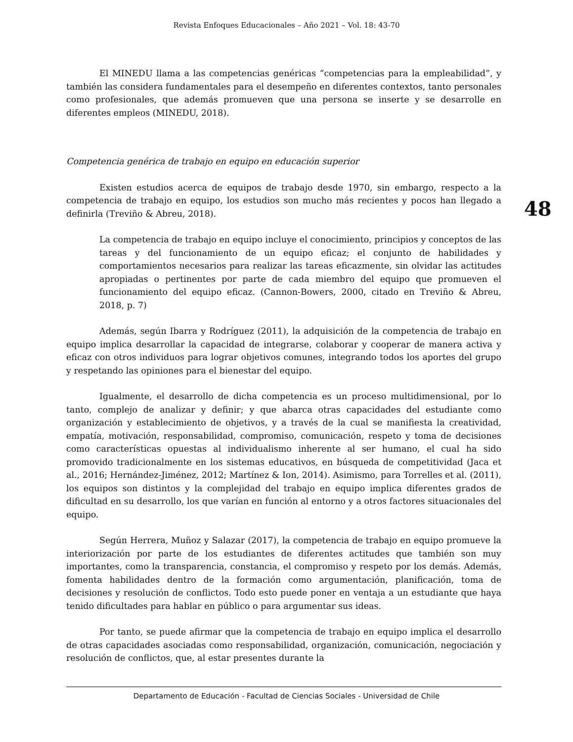Revista Enfoques Educacionales – Año 2021 – Vol. 18: 43-70
48
El MINEDU llama a las competencias genéricas “competencias para la empleabilidad”, y también las considera fundamentales para el desempeño en diferentes contextos, tanto personales como profesionales, que además promueven que una persona se inserte y se desarrolle en diferentes empleos (MINEDU, 2018).
Competencia genérica de trabajo en equipo en educación superior
Existen estudios acerca de equipos de trabajo desde 1970, sin embargo, respecto a la competencia de trabajo en equipo, los estudios son mucho más recientes y pocos han llegado a definirla (Treviño & Abreu, 2018).
La competencia de trabajo en equipo incluye el conocimiento, principios y conceptos de las tareas y del funcionamiento de un equipo eficaz; el conjunto de habilidades y comportamientos necesarios para realizar las tareas eficazmente, sin olvidar las actitudes apropiadas o pertinentes por parte de cada miembro del equipo que promueven el funcionamiento del equipo eficaz. (Cannon-Bowers, 2000, citado en Treviño & Abreu, 2018, p. 7)
Además, según Ibarra y Rodríguez (2011), la adquisición de la competencia de trabajo en equipo implica desarrollar la capacidad de integrarse, colaborar y cooperar de manera activa y eficaz con otros individuos para lograr objetivos comunes, integrando todos los aportes del grupo y respetando las opiniones para el bienestar del equipo.
Igualmente, el desarrollo de dicha competencia es un proceso multidimensional, por lo tanto, complejo de analizar y definir; y que abarca otras capacidades del estudiante como organización y establecimiento de objetivos, y a través de la cual se manifiesta la creatividad, empatía, motivación, responsabilidad, compromiso, comunicación, respeto y toma de decisiones como características opuestas al individualismo inherente al ser humano, el cual ha sido promovido tradicionalmente en los sistemas educativos, en búsqueda de competitividad (Jaca et al., 2016; Hernández-Jiménez, 2012; Martínez & Ion, 2014). Asimismo, para Torrelles et al. (2011), los equipos son distintos y la complejidad del trabajo en equipo implica diferentes grados de dificultad en su desarrollo, los que varían en función al entorno y a otros factores situacionales del equipo.
Según Herrera, Muñoz y Salazar (2017), la competencia de trabajo en equipo promueve la interiorización por parte de los estudiantes de diferentes actitudes que también son muy importantes, como la transparencia, constancia, el compromiso y respeto por los demás. Además, fomenta habilidades dentro de la formación como argumentación, planificación, toma de decisiones y resolución de conflictos. Todo esto puede poner en ventaja a un estudiante que haya tenido dificultades para hablar en público o para argumentar sus ideas.
Por tanto, se puede afirmar que la competencia de trabajo en equipo implica el desarrollo de otras capacidades asociadas como responsabilidad, organización, comunicación, negociación y resolución de conflictos, que, al estar presentes durante la
Departamento de Educación - Facultad de Ciencias Sociales - Universidad de Chile